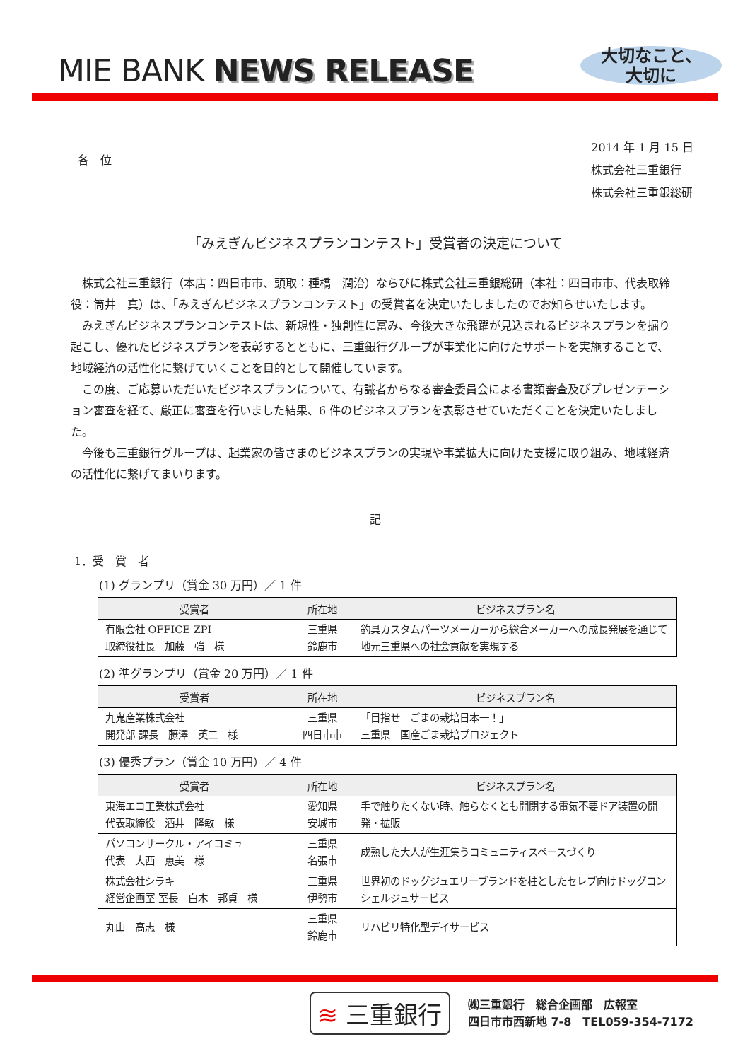MIE BANK NEWS RELEASE
大切なこと、
大切に
各　位
2014 年 1 月 15 日
株式会社三重銀行
株式会社三重銀総研
「みえぎんビジネスプランコンテスト」受賞者の決定について
株式会社三重銀行（本店：四日市市、頭取：種橋　潤治）ならびに株式会社三重銀総研（本社：四日市市、代表取締役：筒井　真）は、「みえぎんビジネスプランコンテスト」の受賞者を決定いたしましたのでお知らせいたします。
みえぎんビジネスプランコンテストは、新規性・独創性に富み、今後大きな飛躍が見込まれるビジネスプランを掘り起こし、優れたビジネスプランを表彰するとともに、三重銀行グループが事業化に向けたサポートを実施することで、地域経済の活性化に繋げていくことを目的として開催しています。
この度、ご応募いただいたビジネスプランについて、有識者からなる審査委員会による書類審査及びプレゼンテーション審査を経て、厳正に審査を行いました結果、6 件のビジネスプランを表彰させていただくことを決定いたしました。
今後も三重銀行グループは、起業家の皆さまのビジネスプランの実現や事業拡大に向けた支援に取り組み、地域経済の活性化に繋げてまいります。
記
1．受　賞　者
(1) グランプリ（賞金 30 万円）／ 1 件
| 受賞者 | 所在地 | ビジネスプラン名 |
| --- | --- | --- |
| 有限会社 OFFICE ZPI 取締役社長 加藤 強 様 | 三重県 鈴鹿市 | 釣具カスタムパーツメーカーから総合メーカーへの成長発展を通じて地元三重県への社会貢献を実現する |
(2) 準グランプリ（賞金 20 万円）／ 1 件
| 受賞者 | 所在地 | ビジネスプラン名 |
| --- | --- | --- |
| 九鬼産業株式会社 開発部 課長 藤澤 英二 様 | 三重県 四日市市 | 「目指せ ごまの栽培日本一！」 三重県 国産ごま栽培プロジェクト |
(3) 優秀プラン（賞金 10 万円）／ 4 件
| 受賞者 | 所在地 | ビジネスプラン名 |
| --- | --- | --- |
| 東海エコ工業株式会社 代表取締役 酒井 隆敏 様 | 愛知県 安城市 | 手で触りたくない時、触らなくとも開閉する電気不要ドア装置の開発・拡販 |
| パソコンサークル・アイコミュ 代表 大西 恵美 様 | 三重県 名張市 | 成熟した大人が生涯集うコミュニティスペースづくり |
| 株式会社シラキ 経営企画室 室長 白木 邦貞 様 | 三重県 伊勢市 | 世界初のドッグジュエリーブランドを柱としたセレブ向けドッグコンシェルジュサービス |
| 丸山 高志 様 | 三重県 鈴鹿市 | リハビリ特化型デイサービス |
≋ 三重銀行
㈱三重銀行　総合企画部　広報室
四日市市西新地 7-8　TEL059-354-7172